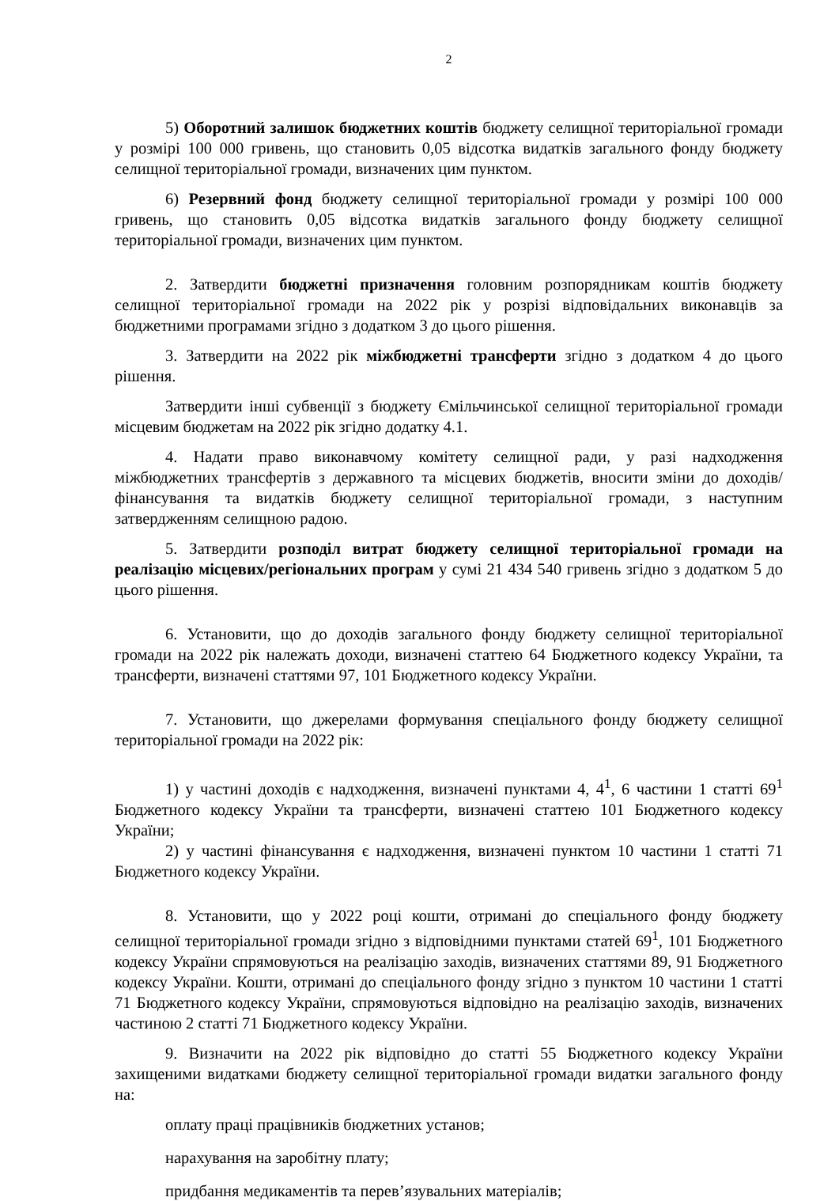2
5) Оборотний залишок бюджетних коштів бюджету селищної територіальної громади у розмірі 100 000 гривень, що становить 0,05 відсотка видатків загального фонду бюджету селищної територіальної громади, визначених цим пунктом.
6) Резервний фонд бюджету селищної територіальної громади у розмірі 100 000 гривень, що становить 0,05 відсотка видатків загального фонду бюджету селищної територіальної громади, визначених цим пунктом.
2. Затвердити бюджетні призначення головним розпорядникам коштів бюджету селищної територіальної громади на 2022 рік у розрізі відповідальних виконавців за бюджетними програмами згідно з додатком 3 до цього рішення.
3. Затвердити на 2022 рік міжбюджетні трансферти згідно з додатком 4 до цього рішення.
Затвердити інші субвенції з бюджету Ємільчинської селищної територіальної громади місцевим бюджетам на 2022 рік згідно додатку 4.1.
4. Надати право виконавчому комітету селищної ради, у разі надходження міжбюджетних трансфертів з державного та місцевих бюджетів, вносити зміни до доходів/фінансування та видатків бюджету селищної територіальної громади, з наступним затвердженням селищною радою.
5. Затвердити розподіл витрат бюджету селищної територіальної громади на реалізацію місцевих/регіональних програм у сумі 21 434 540 гривень згідно з додатком 5 до цього рішення.
6. Установити, що до доходів загального фонду бюджету селищної територіальної громади на 2022 рік належать доходи, визначені статтею 64 Бюджетного кодексу України, та трансферти, визначені статтями 97, 101 Бюджетного кодексу України.
7. Установити, що джерелами формування спеціального фонду бюджету селищної територіальної громади на 2022 рік:
1) у частині доходів є надходження, визначені пунктами 4, 4<sup>1</sup>, 6 частини 1 статті 69<sup>1</sup> Бюджетного кодексу України та трансферти, визначені статтею 101 Бюджетного кодексу України;
2) у частині фінансування є надходження, визначені пунктом 10 частини 1 статті 71 Бюджетного кодексу України.
8. Установити, що у 2022 році кошти, отримані до спеціального фонду бюджету селищної територіальної громади згідно з відповідними пунктами статей 69<sup>1</sup>, 101 Бюджетного кодексу України спрямовуються на реалізацію заходів, визначених статтями 89, 91 Бюджетного кодексу України. Кошти, отримані до спеціального фонду згідно з пунктом 10 частини 1 статті 71 Бюджетного кодексу України, спрямовуються відповідно на реалізацію заходів, визначених частиною 2 статті 71 Бюджетного кодексу України.
9. Визначити на 2022 рік відповідно до статті 55 Бюджетного кодексу України захищеними видатками бюджету селищної територіальної громади видатки загального фонду на:
оплату праці працівників бюджетних установ;
нарахування на заробітну плату;
придбання медикаментів та перев’язувальних матеріалів;